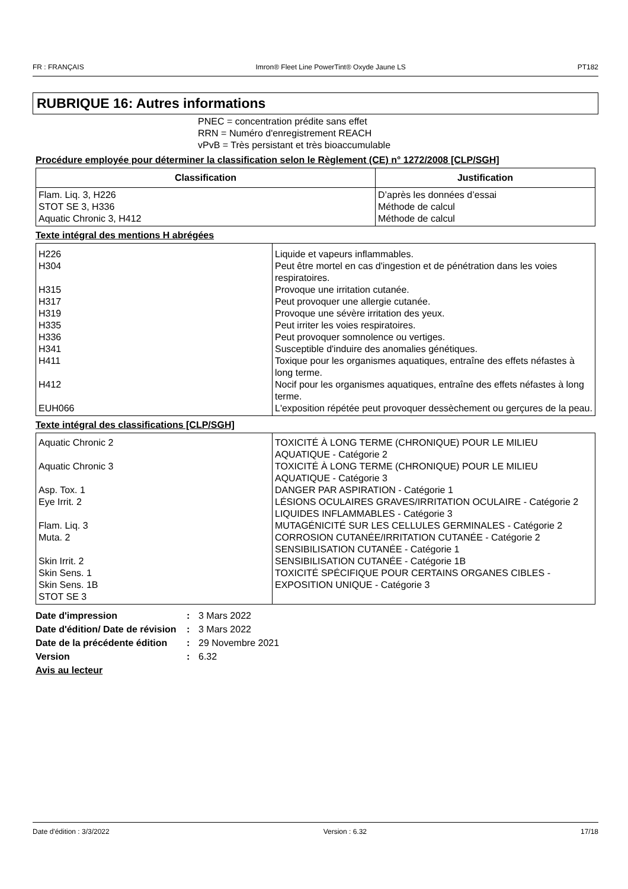FR : FRANÇAIS Imron® Fleet Line PowerTint® Oxyde Jaune LS PT182
RUBRIQUE 16: Autres informations
PNEC = concentration prédite sans effet
RRN = Numéro d'enregistrement REACH
vPvB = Très persistant et très bioaccumulable
Procédure employée pour déterminer la classification selon le Règlement (CE) n° 1272/2008 [CLP/SGH]
| Classification | Justification |
| --- | --- |
| Flam. Liq. 3, H226 STOT SE 3, H336 Aquatic Chronic 3, H412 | D’après les données d’essai Méthode de calcul Méthode de calcul |
Texte intégral des mentions H abrégées
| H226 H304 H315 H317 H319 H335 H336 H341 H411 H412 EUH066 | Liquide et vapeurs inflammables. Peut être mortel en cas d'ingestion et de pénétration dans les voies respiratoires. Provoque une irritation cutanée. Peut provoquer une allergie cutanée. Provoque une sévère irritation des yeux. Peut irriter les voies respiratoires. Peut provoquer somnolence ou vertiges. Susceptible d'induire des anomalies génétiques. Toxique pour les organismes aquatiques, entraîne des effets néfastes à long terme. Nocif pour les organismes aquatiques, entraîne des effets néfastes à long terme. L'exposition répétée peut provoquer dessèchement ou gerçures de la peau. |
Texte intégral des classifications [CLP/SGH]
| Aquatic Chronic 2 Aquatic Chronic 3 Asp. Tox. 1 Eye Irrit. 2 Flam. Liq. 3 Muta. 2 Skin Irrit. 2 Skin Sens. 1 Skin Sens. 1B STOT SE 3 | TOXICITÉ À LONG TERME (CHRONIQUE) POUR LE MILIEU AQUATIQUE - Catégorie 2 TOXICITÉ À LONG TERME (CHRONIQUE) POUR LE MILIEU AQUATIQUE - Catégorie 3 DANGER PAR ASPIRATION - Catégorie 1 LÉSIONS OCULAIRES GRAVES/IRRITATION OCULAIRE - Catégorie 2 LIQUIDES INFLAMMABLES - Catégorie 3 MUTAGÉNICITÉ SUR LES CELLULES GERMINALES - Catégorie 2 CORROSION CUTANÉE/IRRITATION CUTANÉE - Catégorie 2 SENSIBILISATION CUTANÉE - Catégorie 1 SENSIBILISATION CUTANÉE - Catégorie 1B TOXICITÉ SPÉCIFIQUE POUR CERTAINS ORGANES CIBLES - EXPOSITION UNIQUE - Catégorie 3 |
Date d'impression: 3 Mars 2022
Date d'édition/ Date de révision: 3 Mars 2022
Date de la précédente édition: 29 Novembre 2021
Version: 6.32
Avis au lecteur
Date d'édition : 3/3/2022 Version : 6.32 17/18